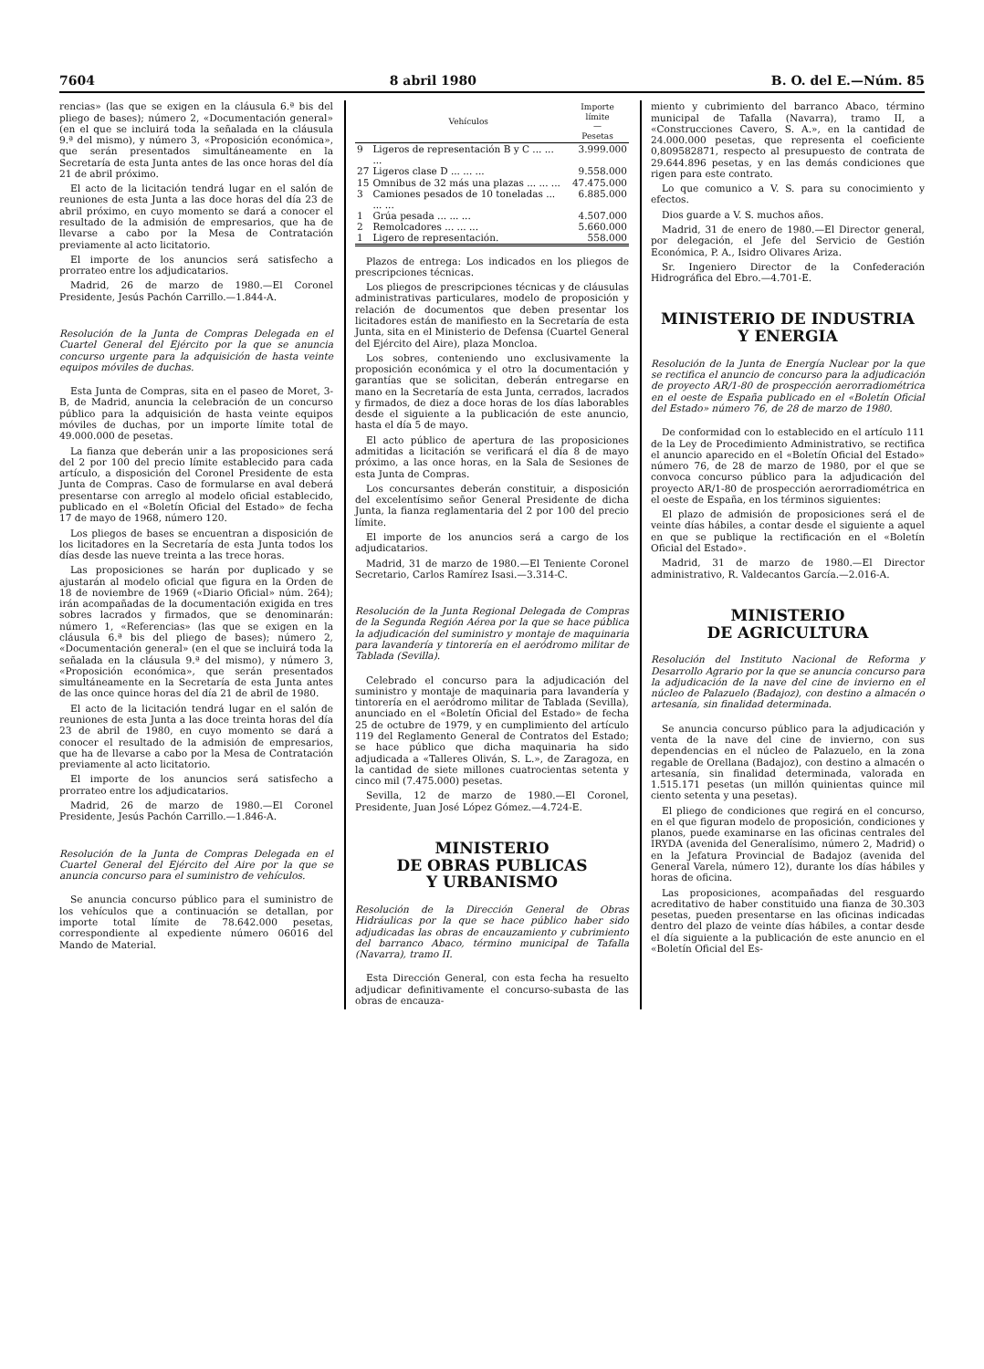7604 8 abril 1980 B. O. del E.—Núm. 85
rencias» (las que se exigen en la cláusula 6.ª bis del pliego de bases); número 2, «Documentación general» (en el que se incluirá toda la señalada en la cláusula 9.ª del mismo), y número 3, «Proposición económica», que serán presentados simultáneamente en la Secretaría de esta Junta antes de las once horas del día 21 de abril próximo.
El acto de la licitación tendrá lugar en el salón de reuniones de esta Junta a las doce horas del día 23 de abril próximo, en cuyo momento se dará a conocer el resultado de la admisión de empresarios, que ha de llevarse a cabo por la Mesa de Contratación previamente al acto licitatorio.
El importe de los anuncios será satisfecho a prorrateo entre los adjudicatarios.
Madrid, 26 de marzo de 1980.—El Coronel Presidente, Jesús Pachón Carrillo.—1.844-A.
Resolución de la Junta de Compras Delegada en el Cuartel General del Ejército por la que se anuncia concurso urgente para la adquisición de hasta veinte equipos móviles de duchas.
Esta Junta de Compras, sita en el paseo de Moret, 3-B, de Madrid, anuncia la celebración de un concurso público para la adquisición de hasta veinte equipos móviles de duchas, por un importe límite total de 49.000.000 de pesetas.
La fianza que deberán unir a las proposiciones será del 2 por 100 del precio límite establecido para cada artículo, a disposición del Coronel Presidente de esta Junta de Compras. Caso de formularse en aval deberá presentarse con arreglo al modelo oficial establecido, publicado en el «Boletín Oficial del Estado» de fecha 17 de mayo de 1968, número 120.
Los pliegos de bases se encuentran a disposición de los licitadores en la Secretaría de esta Junta todos los días desde las nueve treinta a las trece horas.
Las proposiciones se harán por duplicado y se ajustarán al modelo oficial que figura en la Orden de 18 de noviembre de 1969 («Diario Oficial» núm. 264); irán acompañadas de la documentación exigida en tres sobres lacrados y firmados, que se denominarán: número 1, «Referencias» (las que se exigen en la cláusula 6.ª bis del pliego de bases); número 2, «Documentación general» (en el que se incluirá toda la señalada en la cláusula 9.ª del mismo), y número 3, «Proposición económica», que serán presentados simultáneamente en la Secretaría de esta Junta antes de las once quince horas del día 21 de abril de 1980.
El acto de la licitación tendrá lugar en el salón de reuniones de esta Junta a las doce treinta horas del día 23 de abril de 1980, en cuyo momento se dará a conocer el resultado de la admisión de empresarios, que ha de llevarse a cabo por la Mesa de Contratación previamente al acto licitatorio.
El importe de los anuncios será satisfecho a prorrateo entre los adjudicatarios.
Madrid, 26 de marzo de 1980.—El Coronel Presidente, Jesús Pachón Carrillo.—1.846-A.
Resolución de la Junta de Compras Delegada en el Cuartel General del Ejército del Aire por la que se anuncia concurso para el suministro de vehículos.
Se anuncia concurso público para el suministro de los vehículos que a continuación se detallan, por importe total límite de 78.642.000 pesetas, correspondiente al expediente número 06016 del Mando de Material.
| | Vehículos | Importe límite — Pesetas |
| --- | --- | --- |
| 9 | Ligeros de representación B y C ... ... ... | 3.999.000 |
| 27 | Ligeros clase D ... ... ... | 9.558.000 |
| 15 | Omnibus de 32 más una plazas ... ... ... | 47.475.000 |
| 3 | Camiones pesados de 10 toneladas ... ... ... | 6.885.000 |
| 1 | Grúa pesada ... ... ... | 4.507.000 |
| 2 | Remolcadores ... ... ... | 5.660.000 |
| 1 | Ligero de representación. | 558.000 |
Plazos de entrega: Los indicados en los pliegos de prescripciones técnicas.
Los pliegos de prescripciones técnicas y de cláusulas administrativas particulares, modelo de proposición y relación de documentos que deben presentar los licitadores están de manifiesto en la Secretaría de esta Junta, sita en el Ministerio de Defensa (Cuartel General del Ejército del Aire), plaza Moncloa.
Los sobres, conteniendo uno exclusivamente la proposición económica y el otro la documentación y garantías que se solicitan, deberán entregarse en mano en la Secretaría de esta Junta, cerrados, lacrados y firmados, de diez a doce horas de los días laborables desde el siguiente a la publicación de este anuncio, hasta el día 5 de mayo.
El acto público de apertura de las proposiciones admitidas a licitación se verificará el día 8 de mayo próximo, a las once horas, en la Sala de Sesiones de esta Junta de Compras.
Los concursantes deberán constituir, a disposición del excelentísimo señor General Presidente de dicha Junta, la fianza reglamentaria del 2 por 100 del precio límite.
El importe de los anuncios será a cargo de los adjudicatarios.
Madrid, 31 de marzo de 1980.—El Teniente Coronel Secretario, Carlos Ramírez Isasi.—3.314-C.
Resolución de la Junta Regional Delegada de Compras de la Segunda Región Aérea por la que se hace pública la adjudicación del suministro y montaje de maquinaria para lavandería y tintorería en el aeródromo militar de Tablada (Sevilla).
Celebrado el concurso para la adjudicación del suministro y montaje de maquinaria para lavandería y tintorería en el aeródromo militar de Tablada (Sevilla), anunciado en el «Boletín Oficial del Estado» de fecha 25 de octubre de 1979, y en cumplimiento del artículo 119 del Reglamento General de Contratos del Estado; se hace público que dicha maquinaria ha sido adjudicada a «Talleres Oliván, S. L.», de Zaragoza, en la cantidad de siete millones cuatrocientas setenta y cinco mil (7.475.000) pesetas.
Sevilla, 12 de marzo de 1980.—El Coronel, Presidente, Juan José López Gómez.—4.724-E.
MINISTERIO
DE OBRAS PUBLICAS
Y URBANISMO
Resolución de la Dirección General de Obras Hidráulicas por la que se hace público haber sido adjudicadas las obras de encauzamiento y cubrimiento del barranco Abaco, término municipal de Tafalla (Navarra), tramo II.
Esta Dirección General, con esta fecha ha resuelto adjudicar definitivamente el concurso-subasta de las obras de encauza-
miento y cubrimiento del barranco Abaco, término municipal de Tafalla (Navarra), tramo II, a «Construcciones Cavero, S. A.», en la cantidad de 24.000.000 pesetas, que representa el coeficiente 0,809582871, respecto al presupuesto de contrata de 29.644.896 pesetas, y en las demás condiciones que rigen para este contrato.
Lo que comunico a V. S. para su conocimiento y efectos.
Dios guarde a V. S. muchos años.
Madrid, 31 de enero de 1980.—El Director general, por delegación, el Jefe del Servicio de Gestión Económica, P. A., Isidro Olivares Ariza.
Sr. Ingeniero Director de la Confederación Hidrográfica del Ebro.—4.701-E.
MINISTERIO DE INDUSTRIA
Y ENERGIA
Resolución de la Junta de Energía Nuclear por la que se rectifica el anuncio de concurso para la adjudicación de proyecto AR/1-80 de prospección aerorradiométrica en el oeste de España publicado en el «Boletín Oficial del Estado» número 76, de 28 de marzo de 1980.
De conformidad con lo establecido en el artículo 111 de la Ley de Procedimiento Administrativo, se rectifica el anuncio aparecido en el «Boletín Oficial del Estado» número 76, de 28 de marzo de 1980, por el que se convoca concurso público para la adjudicación del proyecto AR/1-80 de prospección aerorradiométrica en el oeste de España, en los términos siguientes:
El plazo de admisión de proposiciones será el de veinte días hábiles, a contar desde el siguiente a aquel en que se publique la rectificación en el «Boletín Oficial del Estado».
Madrid, 31 de marzo de 1980.—El Director administrativo, R. Valdecantos García.—2.016-A.
MINISTERIO
DE AGRICULTURA
Resolución del Instituto Nacional de Reforma y Desarrollo Agrario por la que se anuncia concurso para la adjudicación de la nave del cine de invierno en el núcleo de Palazuelo (Badajoz), con destino a almacén o artesanía, sin finalidad determinada.
Se anuncia concurso público para la adjudicación y venta de la nave del cine de invierno, con sus dependencias en el núcleo de Palazuelo, en la zona regable de Orellana (Badajoz), con destino a almacén o artesanía, sin finalidad determinada, valorada en 1.515.171 pesetas (un millón quinientas quince mil ciento setenta y una pesetas).
El pliego de condiciones que regirá en el concurso, en el que figuran modelo de proposición, condiciones y planos, puede examinarse en las oficinas centrales del IRYDA (avenida del Generalísimo, número 2, Madrid) o en la Jefatura Provincial de Badajoz (avenida del General Varela, número 12), durante los días hábiles y horas de oficina.
Las proposiciones, acompañadas del resguardo acreditativo de haber constituido una fianza de 30.303 pesetas, pueden presentarse en las oficinas indicadas dentro del plazo de veinte días hábiles, a contar desde el día siguiente a la publicación de este anuncio en el «Boletín Oficial del Es-